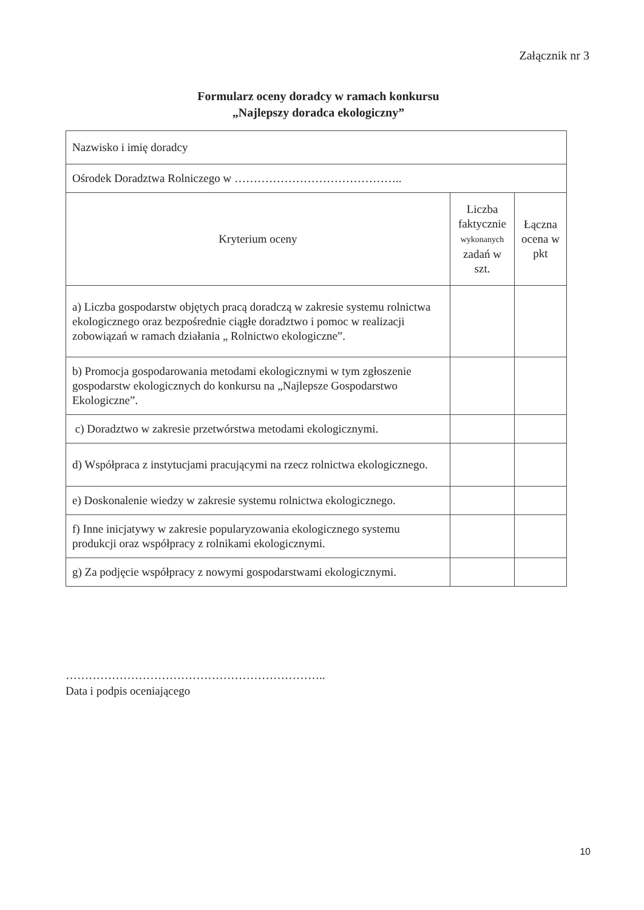Załącznik nr 3
Formularz oceny doradcy w ramach konkursu
„Najlepszy doradca ekologiczny”
| Nazwisko i imię doradcy | | |
| Ośrodek Doradztwa Rolniczego w …………………………………….. | | |
| Kryterium oceny | Liczba faktycznie wykonanych zadań w szt. | Łączna ocena w pkt |
| a) Liczba gospodarstw objętych pracą doradczą w zakresie systemu rolnictwa ekologicznego oraz bezpośrednie ciągłe doradztwo i pomoc w realizacji zobowiązań w ramach działania „ Rolnictwo ekologiczne”. | | |
| b) Promocja gospodarowania metodami ekologicznymi w tym zgłoszenie gospodarstw ekologicznych do konkursu na „Najlepsze Gospodarstwo Ekologiczne”. | | |
| c) Doradztwo w zakresie przetwórstwa metodami ekologicznymi. | | |
| d) Współpraca z instytucjami pracującymi na rzecz rolnictwa ekologicznego. | | |
| e) Doskonalenie wiedzy w zakresie systemu rolnictwa ekologicznego. | | |
| f) Inne inicjatywy w zakresie popularyzowania ekologicznego systemu produkcji oraz współpracy z rolnikami ekologicznymi. | | |
| g) Za podjęcie współpracy z nowymi gospodarstwami ekologicznymi. | | |
…………………………………………………………..
Data i podpis oceniającego
10